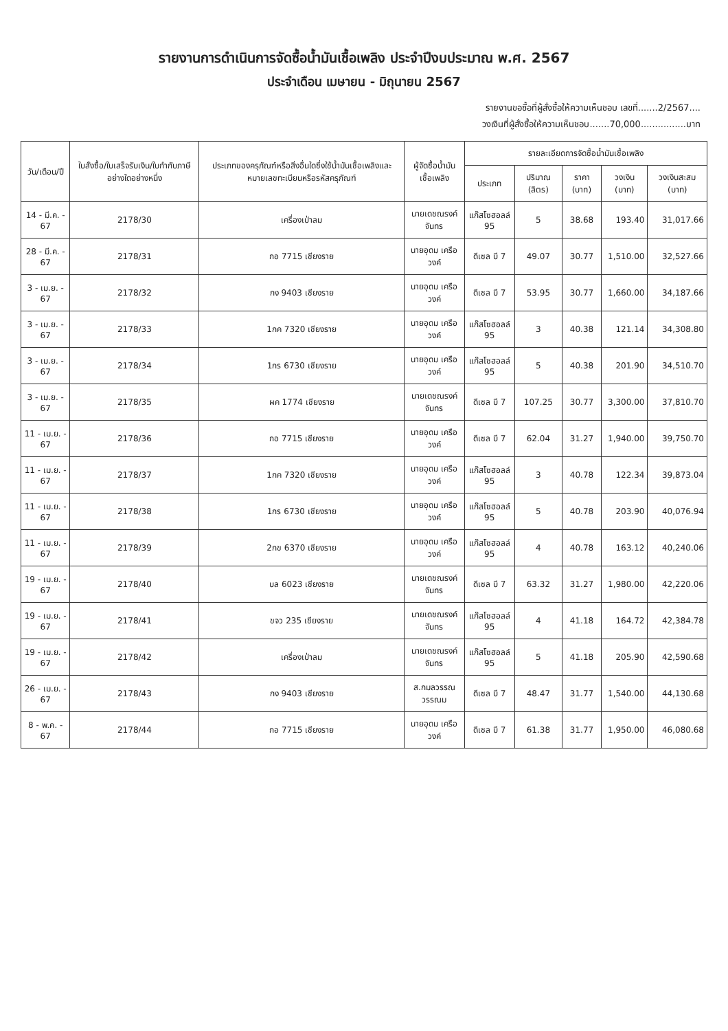รายงานการดำเนินการจัดซื้อน้ำมันเชื้อเพลิง ประจำปีงบประมาณ พ.ศ. 2567
ประจำเดือน เมษายน - มิถุนายน 2567
รายงานขอซื้อที่ผู้สั่งซื้อให้ความเห็นชอบ เลขที่.......2/2567....
วงเงินที่ผู้สั่งซื้อให้ความเห็นชอบ.......70,000................บาท
| วัน/เดือน/ปี | ใบสั่งซื้อ/ใบเสร็จรับเงิน/ใบกำกับภาษี อย่างใดอย่างหนึ่ง | ประเภทของครุภัณฑ์หรือสิ่งอื่นใดซึ่งใช้น้ำมันเชื้อเพลิงและหมายเลขทะเบียนหรือรหัสครุภัณฑ์ | ผู้จัดซื้อน้ำมันเชื้อเพลิง | รายละเอียดการจัดซื้อน้ำมันเชื้อเพลิง | | | | |
| --- | --- | --- | --- | --- | --- | --- | --- | --- |
| | | | | ประเภท | ปริมาณ (ลิตร) | ราคา (บาท) | วงเงิน (บาท) | วงเงินสะสม (บาท) |
| 14 - มี.ค. - 67 | 2178/30 | เครื่องเป่าลม | นายเดชณรงค์ จันทร | แก๊สโซฮอลล์ 95 | 5 | 38.68 | 193.40 | 31,017.66 |
| 28 - มี.ค. - 67 | 2178/31 | กอ 7715 เชียงราย | นายอุดม เครือวงค์ | ดีเซล บี 7 | 49.07 | 30.77 | 1,510.00 | 32,527.66 |
| 3 - เม.ย. - 67 | 2178/32 | กง 9403 เชียงราย | นายอุดม เครือวงค์ | ดีเซล บี 7 | 53.95 | 30.77 | 1,660.00 | 34,187.66 |
| 3 - เม.ย. - 67 | 2178/33 | 1กค 7320 เชียงราย | นายอุดม เครือวงค์ | แก๊สโซฮอลล์ 95 | 3 | 40.38 | 121.14 | 34,308.80 |
| 3 - เม.ย. - 67 | 2178/34 | 1กร 6730 เชียงราย | นายอุดม เครือวงค์ | แก๊สโซฮอลล์ 95 | 5 | 40.38 | 201.90 | 34,510.70 |
| 3 - เม.ย. - 67 | 2178/35 | ผค 1774 เชียงราย | นายเดชณรงค์ จันทร | ดีเซล บี 7 | 107.25 | 30.77 | 3,300.00 | 37,810.70 |
| 11 - เม.ย. - 67 | 2178/36 | กอ 7715 เชียงราย | นายอุดม เครือวงค์ | ดีเซล บี 7 | 62.04 | 31.27 | 1,940.00 | 39,750.70 |
| 11 - เม.ย. - 67 | 2178/37 | 1กค 7320 เชียงราย | นายอุดม เครือวงค์ | แก๊สโซฮอลล์ 95 | 3 | 40.78 | 122.34 | 39,873.04 |
| 11 - เม.ย. - 67 | 2178/38 | 1กร 6730 เชียงราย | นายอุดม เครือวงค์ | แก๊สโซฮอลล์ 95 | 5 | 40.78 | 203.90 | 40,076.94 |
| 11 - เม.ย. - 67 | 2178/39 | 2กข 6370 เชียงราย | นายอุดม เครือวงค์ | แก๊สโซฮอลล์ 95 | 4 | 40.78 | 163.12 | 40,240.06 |
| 19 - เม.ย. - 67 | 2178/40 | บล 6023 เชียงราย | นายเดชณรงค์ จันทร | ดีเซล บี 7 | 63.32 | 31.27 | 1,980.00 | 42,220.06 |
| 19 - เม.ย. - 67 | 2178/41 | ขจว 235 เชียงราย | นายเดชณรงค์ จันทร | แก๊สโซฮอลล์ 95 | 4 | 41.18 | 164.72 | 42,384.78 |
| 19 - เม.ย. - 67 | 2178/42 | เครื่องเป่าลม | นายเดชณรงค์ จันทร | แก๊สโซฮอลล์ 95 | 5 | 41.18 | 205.90 | 42,590.68 |
| 26 - เม.ย. - 67 | 2178/43 | กง 9403 เชียงราย | ส.กมลวรรณ วรรณม | ดีเซล บี 7 | 48.47 | 31.77 | 1,540.00 | 44,130.68 |
| 8 - พ.ค. - 67 | 2178/44 | กอ 7715 เชียงราย | นายอุดม เครือวงค์ | ดีเซล บี 7 | 61.38 | 31.77 | 1,950.00 | 46,080.68 |